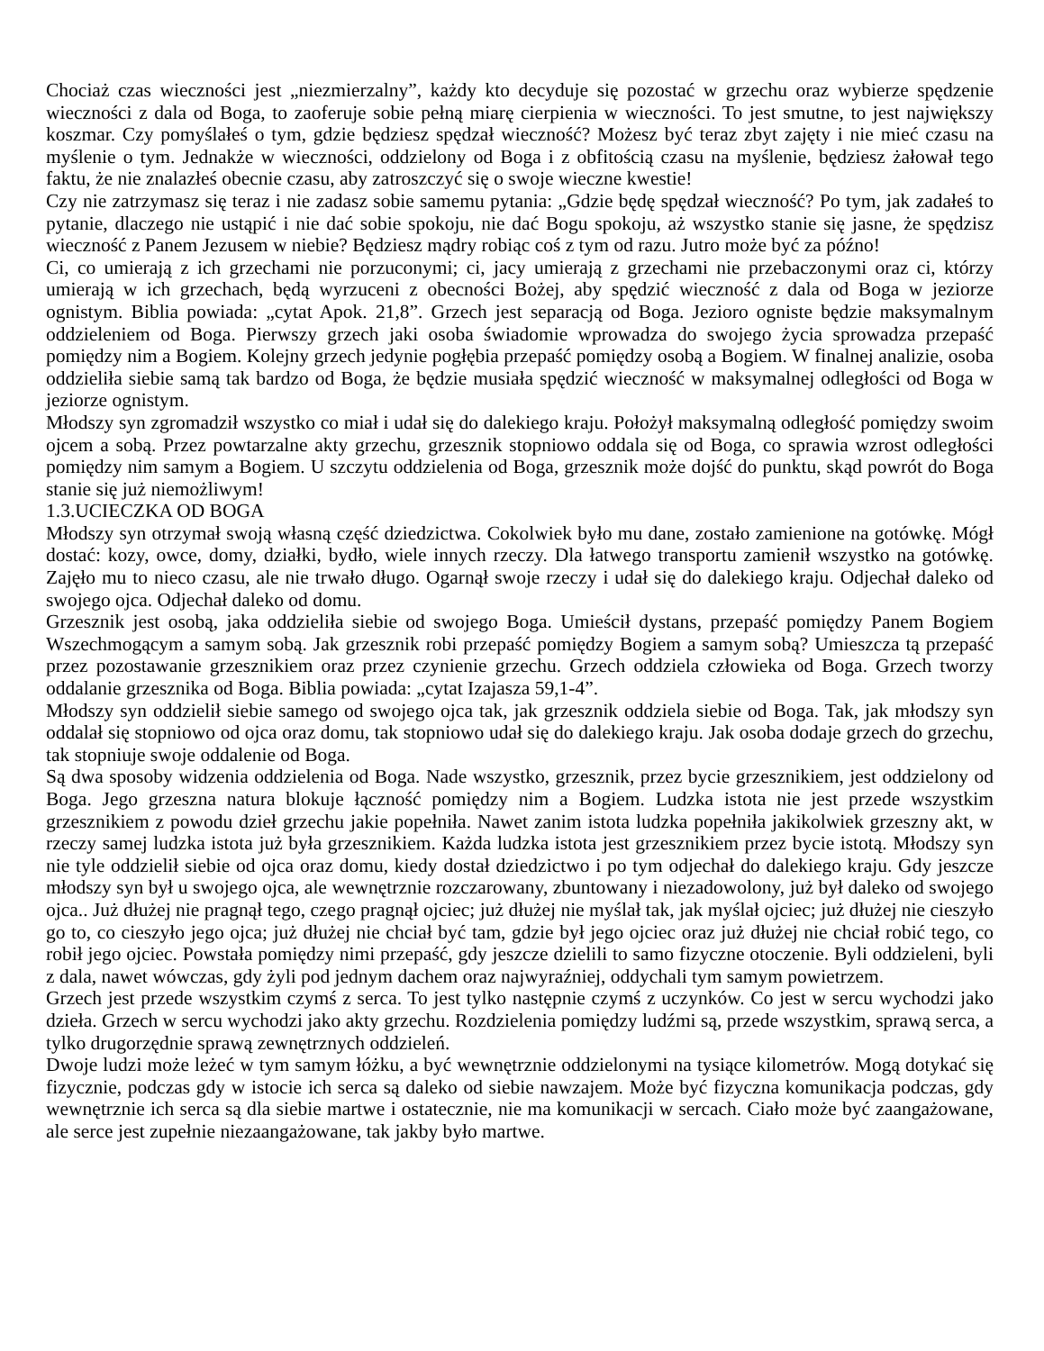Chociaż czas wieczności jest „niezmierzalny”, każdy kto decyduje się pozostać w grzechu oraz wybierze spędzenie wieczności z dala od Boga, to zaoferuje sobie pełną miarę cierpienia w wieczności. To jest smutne, to jest największy koszmar. Czy pomyślałeś o tym, gdzie będziesz spędzał wieczność? Możesz być teraz zbyt zajęty i nie mieć czasu na myślenie o tym. Jednakże w wieczności, oddzielony od Boga i z obfitością czasu na myślenie, będziesz żałował tego faktu, że nie znalazłeś obecnie czasu, aby zatroszczyć się o swoje wieczne kwestie!
Czy nie zatrzymasz się teraz i nie zadasz sobie samemu pytania: „Gdzie będę spędzał wieczność? Po tym, jak zadałeś to pytanie, dlaczego nie ustąpić i nie dać sobie spokoju, nie dać Bogu spokoju, aż wszystko stanie się jasne, że spędzisz wieczność z Panem Jezusem w niebie? Będziesz mądry robiąc coś z tym od razu. Jutro może być za późno!
Ci, co umierają z ich grzechami nie porzuconymi; ci, jacy umierają z grzechami nie przebaczonymi oraz ci, którzy umierają w ich grzechach, będą wyrzuceni z obecności Bożej, aby spędzić wieczność z dala od Boga w jeziorze ognistym. Biblia powiada: „cytat Apok. 21,8”. Grzech jest separacją od Boga. Jezioro ogniste będzie maksymalnym oddzieleniem od Boga. Pierwszy grzech jaki osoba świadomie wprowadza do swojego życia sprowadza przepaść pomiędzy nim a Bogiem. Kolejny grzech jedynie pogłębia przepaść pomiędzy osobą a Bogiem. W finalnej analizie, osoba oddzieliła siebie samą tak bardzo od Boga, że będzie musiała spędzić wieczność w maksymalnej odległości od Boga w jeziorze ognistym.
Młodszy syn zgromadził wszystko co miał i udał się do dalekiego kraju. Położył maksymalną odległość pomiędzy swoim ojcem a sobą. Przez powtarzalne akty grzechu, grzesznik stopniowo oddala się od Boga, co sprawia wzrost odległości pomiędzy nim samym a Bogiem. U szczytu oddzielenia od Boga, grzesznik może dojść do punktu, skąd powrót do Boga stanie się już niemożliwym!
1.3.UCIECZKA OD BOGA
Młodszy syn otrzymał swoją własną część dziedzictwa. Cokolwiek było mu dane, zostało zamienione na gotówkę. Mógł dostać: kozy, owce, domy, działki, bydło, wiele innych rzeczy. Dla łatwego transportu zamienił wszystko na gotówkę. Zajęło mu to nieco czasu, ale nie trwało długo. Ogarnął swoje rzeczy i udał się do dalekiego kraju. Odjechał daleko od swojego ojca. Odjechał daleko od domu.
Grzesznik jest osobą, jaka oddzieliła siebie od swojego Boga. Umieścił dystans, przepaść pomiędzy Panem Bogiem Wszechmogącym a samym sobą. Jak grzesznik robi przepaść pomiędzy Bogiem a samym sobą? Umieszcza tą przepaść przez pozostawanie grzesznikiem oraz przez czynienie grzechu. Grzech oddziela człowieka od Boga. Grzech tworzy oddalanie grzesznika od Boga. Biblia powiada: „cytat Izajasza 59,1-4”.
Młodszy syn oddzielił siebie samego od swojego ojca tak, jak grzesznik oddziela siebie od Boga. Tak, jak młodszy syn oddalał się stopniowo od ojca oraz domu, tak stopniowo udał się do dalekiego kraju. Jak osoba dodaje grzech do grzechu, tak stopniuje swoje oddalenie od Boga.
Są dwa sposoby widzenia oddzielenia od Boga. Nade wszystko, grzesznik, przez bycie grzesznikiem, jest oddzielony od Boga. Jego grzeszna natura blokuje łączność pomiędzy nim a Bogiem. Ludzka istota nie jest przede wszystkim grzesznikiem z powodu dzieł grzechu jakie popełniła. Nawet zanim istota ludzka popełniła jakikolwiek grzeszny akt, w rzeczy samej ludzka istota już była grzesznikiem. Każda ludzka istota jest grzesznikiem przez bycie istotą. Młodszy syn nie tyle oddzielił siebie od ojca oraz domu, kiedy dostał dziedzictwo i po tym odjechał do dalekiego kraju. Gdy jeszcze młodszy syn był u swojego ojca, ale wewnętrznie rozczarowany, zbuntowany i niezadowolony, już był daleko od swojego ojca.. Już dłużej nie pragnął tego, czego pragnął ojciec; już dłużej nie myślał tak, jak myślał ojciec; już dłużej nie cieszyło go to, co cieszyło jego ojca; już dłużej nie chciał być tam, gdzie był jego ojciec oraz już dłużej nie chciał robić tego, co robił jego ojciec. Powstała pomiędzy nimi przepaść, gdy jeszcze dzielili to samo fizyczne otoczenie. Byli oddzieleni, byli z dala, nawet wówczas, gdy żyli pod jednym dachem oraz najwyraźniej, oddychali tym samym powietrzem.
Grzech jest przede wszystkim czymś z serca. To jest tylko następnie czymś z uczynków. Co jest w sercu wychodzi jako dzieła. Grzech w sercu wychodzi jako akty grzechu. Rozdzielenia pomiędzy ludźmi są, przede wszystkim, sprawą serca, a tylko drugorzędnie sprawą zewnętrznych oddzieleń.
Dwoje ludzi może leżeć w tym samym łóżku, a być wewnętrznie oddzielonymi na tysiące kilometrów. Mogą dotykać się fizycznie, podczas gdy w istocie ich serca są daleko od siebie nawzajem. Może być fizyczna komunikacja podczas, gdy wewnętrznie ich serca są dla siebie martwe i ostatecznie, nie ma komunikacji w sercach. Ciało może być zaangażowane, ale serce jest zupełnie niezaangażowane, tak jakby było martwe.